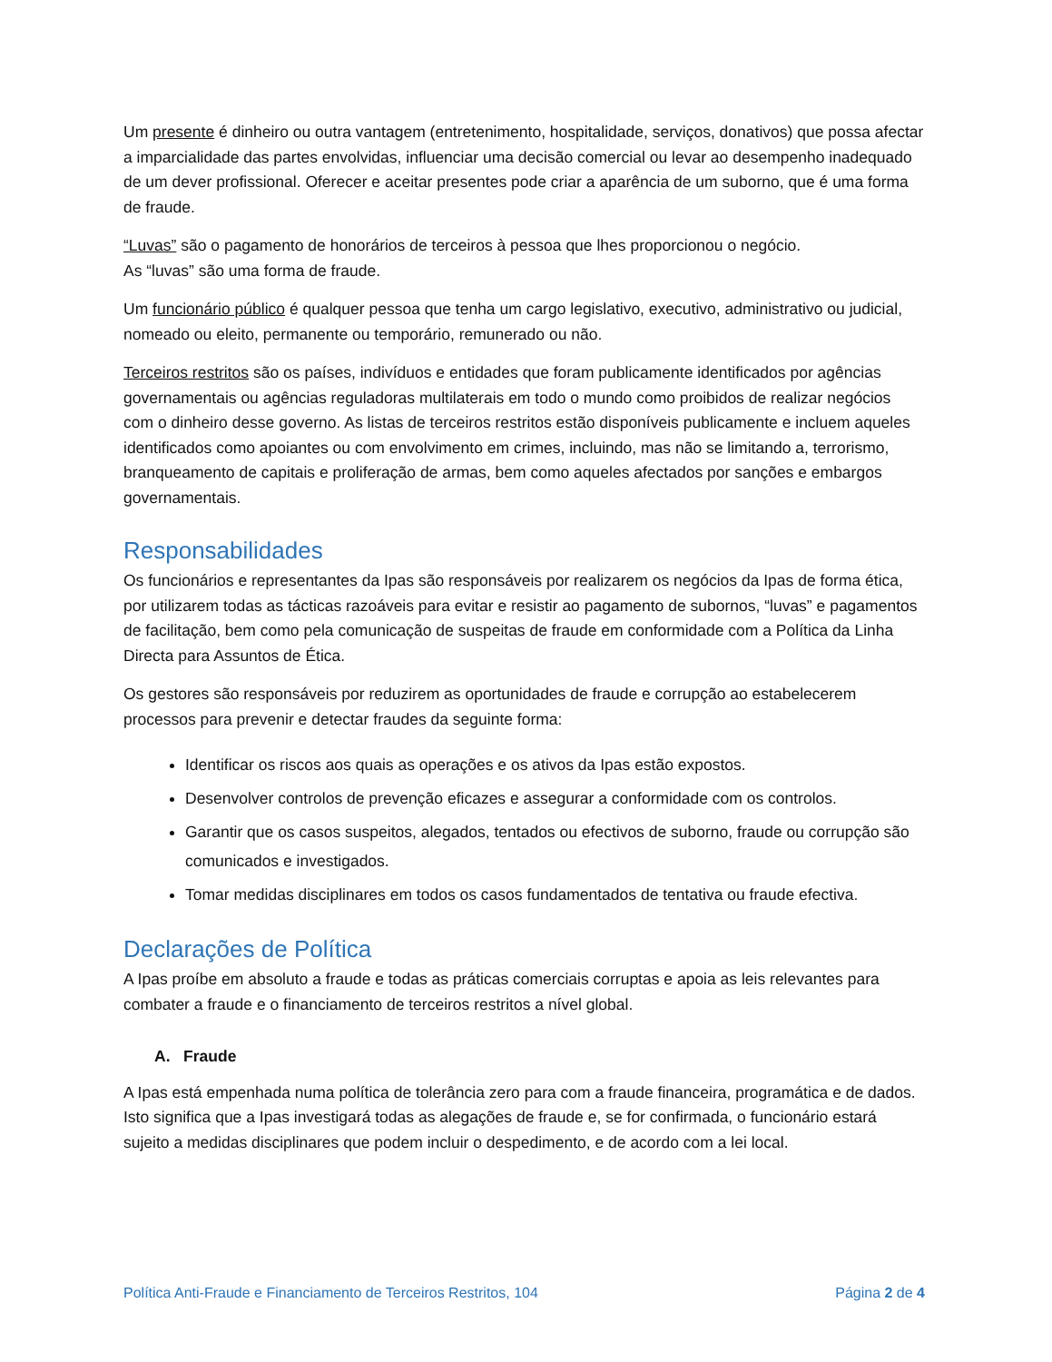Um presente é dinheiro ou outra vantagem (entretenimento, hospitalidade, serviços, donativos) que possa afectar a imparcialidade das partes envolvidas, influenciar uma decisão comercial ou levar ao desempenho inadequado de um dever profissional. Oferecer e aceitar presentes pode criar a aparência de um suborno, que é uma forma de fraude.
“Luvas” são o pagamento de honorários de terceiros à pessoa que lhes proporcionou o negócio.
As “luvas” são uma forma de fraude.
Um funcionário público é qualquer pessoa que tenha um cargo legislativo, executivo, administrativo ou judicial, nomeado ou eleito, permanente ou temporário, remunerado ou não.
Terceiros restritos são os países, indivíduos e entidades que foram publicamente identificados por agências governamentais ou agências reguladoras multilaterais em todo o mundo como proibidos de realizar negócios com o dinheiro desse governo. As listas de terceiros restritos estão disponíveis publicamente e incluem aqueles identificados como apoiantes ou com envolvimento em crimes, incluindo, mas não se limitando a, terrorismo, branqueamento de capitais e proliferação de armas, bem como aqueles afectados por sanções e embargos governamentais.
Responsabilidades
Os funcionários e representantes da Ipas são responsáveis por realizarem os negócios da Ipas de forma ética, por utilizarem todas as tácticas razoáveis para evitar e resistir ao pagamento de subornos, “luvas” e pagamentos de facilitação, bem como pela comunicação de suspeitas de fraude em conformidade com a Política da Linha Directa para Assuntos de Ética.
Os gestores são responsáveis por reduzirem as oportunidades de fraude e corrupção ao estabelecerem processos para prevenir e detectar fraudes da seguinte forma:
Identificar os riscos aos quais as operações e os ativos da Ipas estão expostos.
Desenvolver controlos de prevenção eficazes e assegurar a conformidade com os controlos.
Garantir que os casos suspeitos, alegados, tentados ou efectivos de suborno, fraude ou corrupção são comunicados e investigados.
Tomar medidas disciplinares em todos os casos fundamentados de tentativa ou fraude efectiva.
Declarações de Política
A Ipas proíbe em absoluto a fraude e todas as práticas comerciais corruptas e apoia as leis relevantes para combater a fraude e o financiamento de terceiros restritos a nível global.
A. Fraude
A Ipas está empenhada numa política de tolerância zero para com a fraude financeira, programática e de dados. Isto significa que a Ipas investigará todas as alegações de fraude e, se for confirmada, o funcionário estará sujeito a medidas disciplinares que podem incluir o despedimento, e de acordo com a lei local.
Política Anti-Fraude e Financiamento de Terceiros Restritos, 104 Página 2 de 4